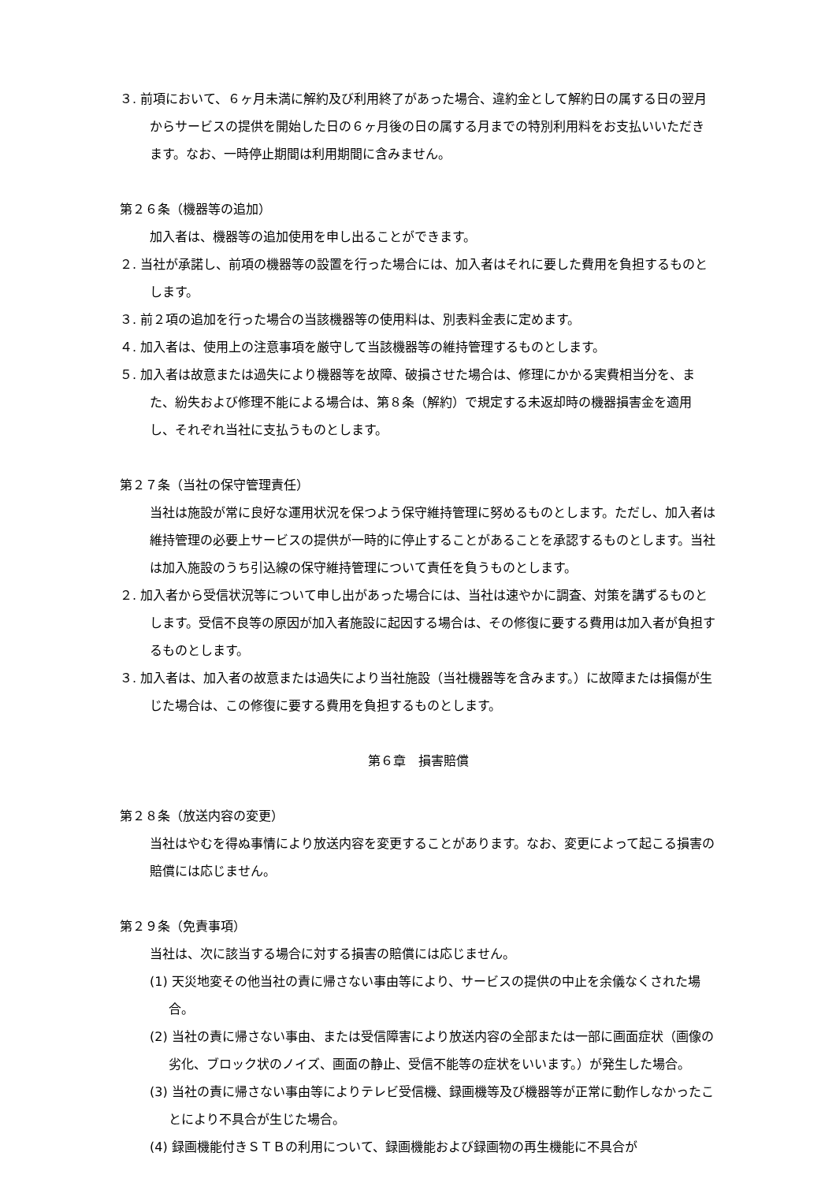３. 前項において、６ヶ月未満に解約及び利用終了があった場合、違約金として解約日の属する日の翌月からサービスの提供を開始した日の６ヶ月後の日の属する月までの特別利用料をお支払いいただきます。なお、一時停止期間は利用期間に含みません。
第２６条（機器等の追加）
加入者は、機器等の追加使用を申し出ることができます。
２. 当社が承諾し、前項の機器等の設置を行った場合には、加入者はそれに要した費用を負担するものとします。
３. 前２項の追加を行った場合の当該機器等の使用料は、別表料金表に定めます。
４. 加入者は、使用上の注意事項を厳守して当該機器等の維持管理するものとします。
５. 加入者は故意または過失により機器等を故障、破損させた場合は、修理にかかる実費相当分を、また、紛失および修理不能による場合は、第８条（解約）で規定する未返却時の機器損害金を適用し、それぞれ当社に支払うものとします。
第２７条（当社の保守管理責任）
当社は施設が常に良好な運用状況を保つよう保守維持管理に努めるものとします。ただし、加入者は維持管理の必要上サービスの提供が一時的に停止することがあることを承認するものとします。当社は加入施設のうち引込線の保守維持管理について責任を負うものとします。
２. 加入者から受信状況等について申し出があった場合には、当社は速やかに調査、対策を講ずるものとします。受信不良等の原因が加入者施設に起因する場合は、その修復に要する費用は加入者が負担するものとします。
３. 加入者は、加入者の故意または過失により当社施設（当社機器等を含みます。）に故障または損傷が生じた場合は、この修復に要する費用を負担するものとします。
第６章　損害賠償
第２８条（放送内容の変更）
当社はやむを得ぬ事情により放送内容を変更することがあります。なお、変更によって起こる損害の賠償には応じません。
第２９条（免責事項）
当社は、次に該当する場合に対する損害の賠償には応じません。
(1) 天災地変その他当社の責に帰さない事由等により、サービスの提供の中止を余儀なくされた場合。
(2) 当社の責に帰さない事由、または受信障害により放送内容の全部または一部に画面症状（画像の劣化、ブロック状のノイズ、画面の静止、受信不能等の症状をいいます。）が発生した場合。
(3) 当社の責に帰さない事由等によりテレビ受信機、録画機等及び機器等が正常に動作しなかったことにより不具合が生じた場合。
(4) 録画機能付きＳＴＢの利用について、録画機能および録画物の再生機能に不具合が